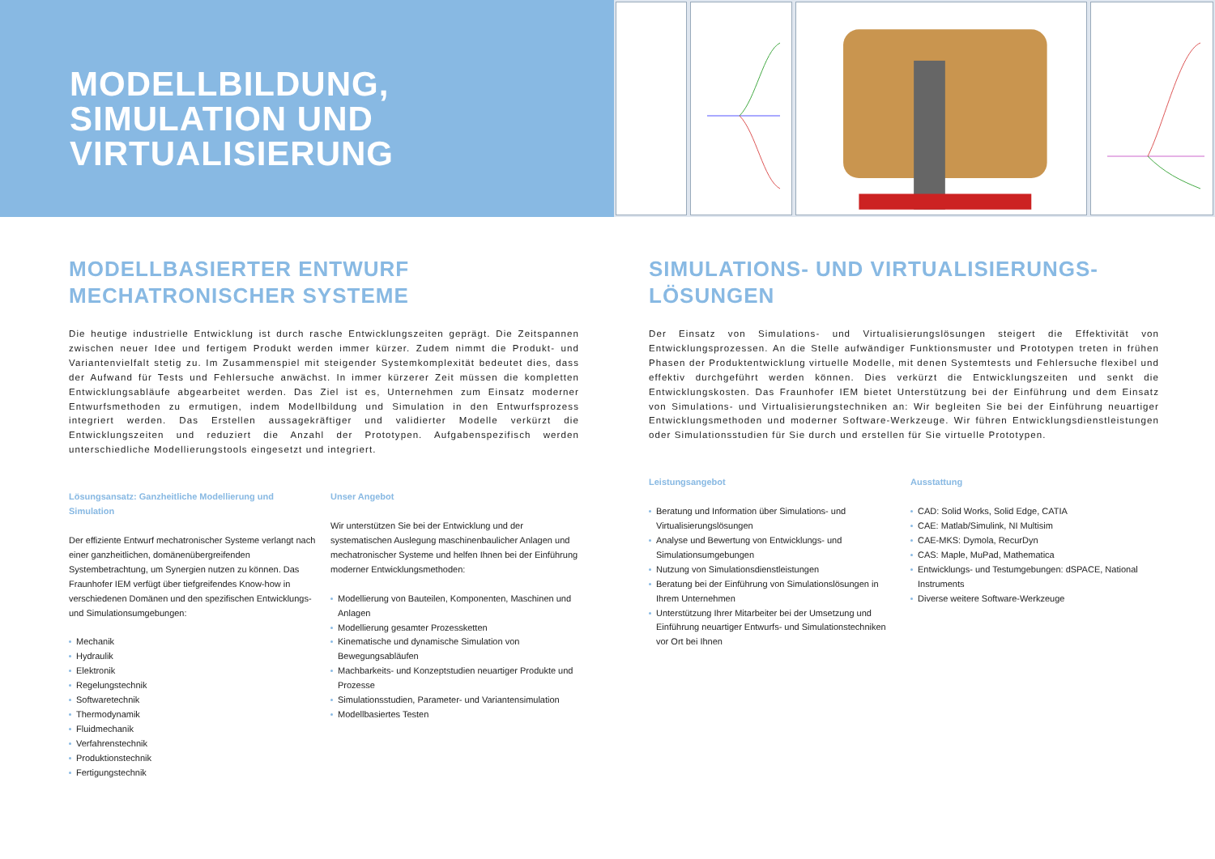MODELLBILDUNG,
SIMULATION UND
VIRTUALISIERUNG
MODELLBASIERTER ENTWURF
MECHATRONISCHER SYSTEME
Die heutige industrielle Entwicklung ist durch rasche Entwicklungszeiten geprägt. Die Zeitspannen zwischen neuer Idee und fertigem Produkt werden immer kürzer. Zudem nimmt die Produkt- und Variantenvielfalt stetig zu. Im Zusammenspiel mit steigender Systemkomplexität bedeutet dies, dass der Aufwand für Tests und Fehlersuche anwächst. In immer kürzerer Zeit müssen die kompletten Entwicklungsabläufe abgearbeitet werden. Das Ziel ist es, Unternehmen zum Einsatz moderner Entwurfsmethoden zu ermutigen, indem Modellbildung und Simulation in den Entwurfsprozess integriert werden. Das Erstellen aussagekräftiger und validierter Modelle verkürzt die Entwicklungszeiten und reduziert die Anzahl der Prototypen. Aufgabenspezifisch werden unterschiedliche Modellierungstools eingesetzt und integriert.
Lösungsansatz: Ganzheitliche Modellierung und Simulation
Der effiziente Entwurf mechatronischer Systeme verlangt nach einer ganzheitlichen, domänenübergreifenden Systembetrachtung, um Synergien nutzen zu können. Das Fraunhofer IEM verfügt über tiefgreifendes Know-how in verschiedenen Domänen und den spezifischen Entwicklungs- und Simulationsumgebungen:
Mechanik
Hydraulik
Elektronik
Regelungstechnik
Softwaretechnik
Thermodynamik
Fluidmechanik
Verfahrenstechnik
Produktionstechnik
Fertigungstechnik
Unser Angebot
Wir unterstützen Sie bei der Entwicklung und der systematischen Auslegung maschinenbaulicher Anlagen und mechatronischer Systeme und helfen Ihnen bei der Einführung moderner Entwicklungsmethoden:
Modellierung von Bauteilen, Komponenten, Maschinen und Anlagen
Modellierung gesamter Prozessketten
Kinematische und dynamische Simulation von Bewegungsabläufen
Machbarkeits- und Konzeptstudien neuartiger Produkte und Prozesse
Simulationsstudien, Parameter- und Variantensimulation
Modellbasiertes Testen
SIMULATIONS- UND VIRTUALISIERUNGS-
LÖSUNGEN
Der Einsatz von Simulations- und Virtualisierungslösungen steigert die Effektivität von Entwicklungsprozessen. An die Stelle aufwändiger Funktionsmuster und Prototypen treten in frühen Phasen der Produktentwicklung virtuelle Modelle, mit denen Systemtests und Fehlersuche flexibel und effektiv durchgeführt werden können. Dies verkürzt die Entwicklungszeiten und senkt die Entwicklungskosten. Das Fraunhofer IEM bietet Unterstützung bei der Einführung und dem Einsatz von Simulations- und Virtualisierungstechniken an: Wir begleiten Sie bei der Einführung neuartiger Entwicklungsmethoden und moderner Software-Werkzeuge. Wir führen Entwicklungsdienstleistungen oder Simulationsstudien für Sie durch und erstellen für Sie virtuelle Prototypen.
Leistungsangebot
Beratung und Information über Simulations- und Virtualisierungslösungen
Analyse und Bewertung von Entwicklungs- und Simulationsumgebungen
Nutzung von Simulationsdienstleistungen
Beratung bei der Einführung von Simulationslösungen in Ihrem Unternehmen
Unterstützung Ihrer Mitarbeiter bei der Umsetzung und Einführung neuartiger Entwurfs- und Simulationstechniken vor Ort bei Ihnen
Ausstattung
CAD: Solid Works, Solid Edge, CATIA
CAE: Matlab/Simulink, NI Multisim
CAE-MKS: Dymola, RecurDyn
CAS: Maple, MuPad, Mathematica
Entwicklungs- und Testumgebungen: dSPACE, National Instruments
Diverse weitere Software-Werkzeuge